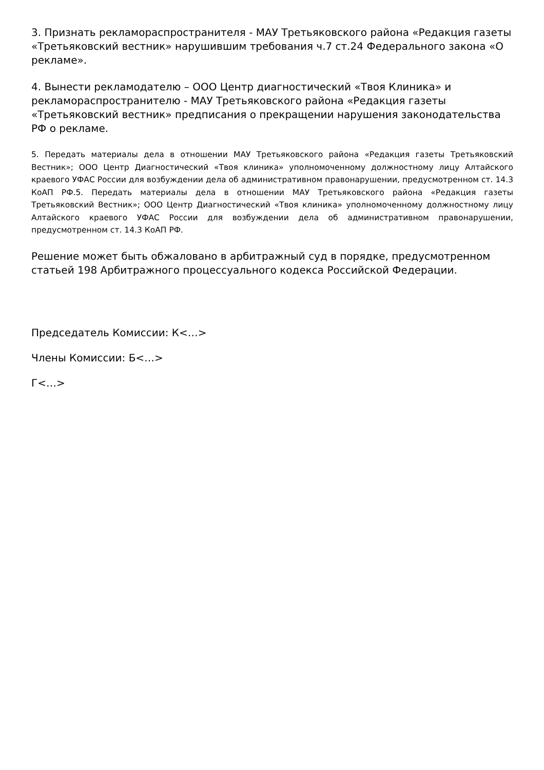3. Признать рекламораспространителя - МАУ Третьяковского района «Редакция газеты «Третьяковский вестник» нарушившим требования ч.7 ст.24 Федерального закона «О рекламе».
4. Вынести рекламодателю – ООО Центр диагностический «Твоя Клиника» и рекламораспространителю - МАУ Третьяковского района «Редакция газеты «Третьяковский вестник» предписания о прекращении нарушения законодательства РФ о рекламе.
5. Передать материалы дела в отношении МАУ Третьяковского района «Редакция газеты Третьяковский Вестник»; ООО Центр Диагностический «Твоя клиника» уполномоченному должностному лицу Алтайского краевого УФАС России для возбуждении дела об административном правонарушении, предусмотренном ст. 14.3 КоАП РФ.5. Передать материалы дела в отношении МАУ Третьяковского района «Редакция газеты Третьяковский Вестник»; ООО Центр Диагностический «Твоя клиника» уполномоченному должностному лицу Алтайского краевого УФАС России для возбуждении дела об административном правонарушении, предусмотренном ст. 14.3 КоАП РФ.
Решение может быть обжаловано в арбитражный суд в порядке, предусмотренном статьей 198 Арбитражного процессуального кодекса Российской Федерации.
Председатель Комиссии: К<…>
Члены Комиссии: Б<…>
Г<…>